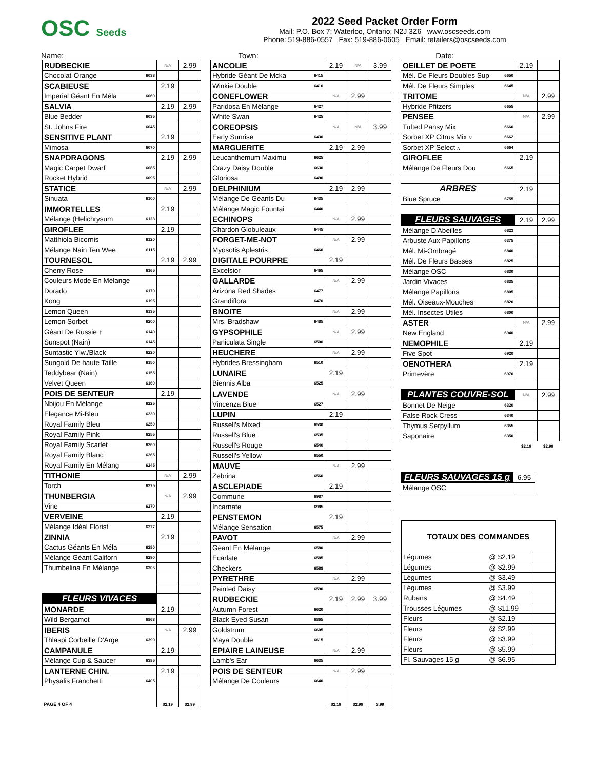OSC Seeds 2022 Seed Packet Order Form
Mail: P.O. Box 7; Waterloo, Ontario; N2J 3Z6 www.oscseeds.com
Phone: 519-886-0557 Fax: 519-886-0605 Email: retailers@oscseeds.com
Name: Town: Date:
| RUDBECKIE | | N/A | 2.99 |
| Chocolat-Orange | 6033 | | |
| SCABIEUSE | | 2.19 | |
| Imperial Géant En Méla | 6060 | | |
| SALVIA | | 2.19 | 2.99 |
| Blue Bedder | 6035 | | |
| St. Johns Fire | 6045 | | |
| SENSITIVE PLANT | | 2.19 | |
| Mimosa | 6070 | | |
| SNAPDRAGONS | | 2.19 | 2.99 |
| Magic Carpet Dwarf | 6085 | | |
| Rocket Hybrid | 6095 | | |
| STATICE | | N/A | 2.99 |
| Sinuata | 6100 | | |
| IMMORTELLES | | 2.19 | |
| Mélange (Helichrysum | 6123 | | |
| GIROFLEE | | 2.19 | |
| Matthiola Bicornis | 6120 | | |
| Mélange Nain Ten Wee | 6115 | | |
| TOURNESOL | | 2.19 | 2.99 |
| Cherry Rose | 6165 | | |
| Couleurs Mode En Mélange | | | |
| Dorado | 6170 | | |
| Kong | 6195 | | |
| Lemon Queen | 6135 | | |
| Lemon Sorbet | 6200 | | |
| Géant De Russie ↑ | 6140 | | |
| Sunspot (Nain) | 6145 | | |
| Suntastic Ylw./Black | 6220 | | |
| Sungold De haute Taille | 6150 | | |
| Teddybear (Nain) | 6155 | | |
| Velvet Queen | 6160 | | |
| POIS DE SENTEUR | | 2.19 | |
| Nbijou En Mélange | 6225 | | |
| Elegance Mi-Bleu | 6230 | | |
| Royal Family Bleu | 6250 | | |
| Royal Family Pink | 6255 | | |
| Royal Family Scarlet | 6260 | | |
| Royal Family Blanc | 6265 | | |
| Royal Family En Mélang | 6245 | | |
| TITHONIE | | N/A | 2.99 |
| Torch | 6275 | | |
| THUNBERGIA | | N/A | 2.99 |
| Vine | 6270 | | |
| VERVEINE | | 2.19 | |
| Mélange Idéal Florist | 6277 | | |
| ZINNIA | | 2.19 | |
| Cactus Géants En Méla | 6280 | | |
| Mélange Géant Californ | 6290 | | |
| Thumbelina En Mélange | 6305 | | |
| FLEURS VIVACES | | | |
| MONARDE | | 2.19 | |
| Wild Bergamot | 6863 | | |
| IBERIS | | N/A | 2.99 |
| Thlaspi Corbeille D'Arge | 6390 | | |
| CAMPANULE | | 2.19 | |
| Mélange Cup & Saucer | 6385 | | |
| LANTERNE CHIN. | | 2.19 | |
| Physalis Franchetti | 6405 | | |
| PAGE 4 OF 4 | | $2.19 | $2.99 |
| ANCOLIE | | 2.19 | N/A | 3.99 |
| Hybride Géant De Mcka | 6415 | | | |
| Winkie Double | 6410 | | | |
| CONEFLOWER | | N/A | 2.99 | |
| Paridosa En Mélange | 6427 | | | |
| White Swan | 6425 | | | |
| COREOPSIS | | N/A | N/A | 3.99 |
| Early Sunrise | 6430 | | | |
| MARGUERITE | | 2.19 | 2.99 | |
| Leucanthemum Maximu | 6625 | | | |
| Crazy Daisy Double | 6630 | | | |
| Gloriosa | 6490 | | | |
| DELPHINIUM | | 2.19 | 2.99 | |
| Mélange De Géants Du | 6435 | | | |
| Mélange Magic Fountai | 6440 | | | |
| ECHINOPS | | N/A | 2.99 | |
| Chardon Globuleaux | 6445 | | | |
| FORGET-ME-NOT | | N/A | 2.99 | |
| Myosotis Aplestris | 6460 | | | |
| DIGITALE POURPRE | | 2.19 | | |
| Excelsior | 6465 | | | |
| GALLARDE | | N/A | 2.99 | |
| Arizona Red Shades | 6477 | | | |
| Grandiflora | 6470 | | | |
| BNOITE | | N/A | 2.99 | |
| Mrs. Bradshaw | 6485 | | | |
| GYPSOPHILE | | N/A | 2.99 | |
| Paniculata Single | 6500 | | | |
| HEUCHERE | | N/A | 2.99 | |
| Hybrides Bressingham | 6510 | | | |
| LUNAIRE | | 2.19 | | |
| Biennis Alba | 6525 | | | |
| LAVENDE | | N/A | 2.99 | |
| Vincenza Blue | 6527 | | | |
| LUPIN | | 2.19 | | |
| Russell's Mixed | 6530 | | | |
| Russell's Blue | 6535 | | | |
| Russell's Rouge | 6540 | | | |
| Russell's Yellow | 6550 | | | |
| MAUVE | | N/A | 2.99 | |
| Zebrina | 6560 | | | |
| ASCLEPIADE | | 2.19 | | |
| Commune | 6987 | | | |
| Incarnate | 6985 | | | |
| PENSTEMON | | 2.19 | | |
| Mélange Sensation | 6575 | | | |
| PAVOT | | N/A | 2.99 | |
| Géant En Mélange | 6580 | | | |
| Ecarlate | 6585 | | | |
| Checkers | 6588 | | | |
| PYRETHRE | | N/A | 2.99 | |
| Painted Daisy | 6590 | | | |
| RUDBECKIE | | 2.19 | 2.99 | 3.99 |
| Autumn Forest | 6620 | | | |
| Black Eyed Susan | 6865 | | | |
| Goldstrum | 6605 | | | |
| Maya Double | 6615 | | | |
| EPIAIRE LAINEUSE | | N/A | 2.99 | |
| Lamb's Ear | 6635 | | | |
| POIS DE SENTEUR | | N/A | 2.99 | |
| Mélange De Couleurs | 6640 | | | |
| | | $2.19 | $2.99 | 3.99 |
| OEILLET DE POETE | | 2.19 | |
| Mél. De Fleurs Doubles Sup | 6650 | | |
| Mél. De Fleurs Simples | 6645 | | |
| TRITOME | | N/A | 2.99 |
| Hybride Pfitzers | 6655 | | |
| PENSEE | | N/A | 2.99 |
| Tufted Pansy Mix | 6660 | | |
| Sorbet XP Citrus Mix N | 6662 | | |
| Sorbet XP Select N | 6664 | | |
| GIROFLEE | | 2.19 | |
| Mélange De Fleurs Dou | 6665 | | |
| ARBRES | | 2.19 | |
| Blue Spruce | 6755 | | |
| FLEURS SAUVAGES | | 2.19 | 2.99 |
| Mélange D'Abeilles | 6823 | | |
| Arbuste Aux Papillons | 6375 | | |
| Mél. Mi-Ombragé | 6840 | | |
| Mél. De Fleurs Basses | 6825 | | |
| Mélange OSC | 6830 | | |
| Jardin Vivaces | 6835 | | |
| Mélange Papillons | 6805 | | |
| Mél. Oiseaux-Mouches | 6820 | | |
| Mél. Insectes Utiles | 6800 | | |
| ASTER | | N/A | 2.99 |
| New England | 6940 | | |
| NEMOPHILE | | 2.19 | |
| Five Spot | 6920 | | |
| OENOTHERA | | 2.19 | |
| Primevère | 6970 | | |
| PLANTES COUVRE-SOL | | N/A | 2.99 |
| Bonnet De Neige | 6320 | | |
| False Rock Cress | 6340 | | |
| Thymus Serpyllum | 6355 | | |
| Saponaire | 6350 | | |
| | | $2.19 | $2.99 |
| FLEURS SAUVAGES 15 g | 6.95 |
| Mélange OSC | |
| TOTAUX DES COMMANDES | | |
| Légumes | @ $2.19 | |
| Légumes | @ $2.99 | |
| Légumes | @ $3.49 | |
| Légumes | @ $3.99 | |
| Rubans | @ $4.49 | |
| Trousses Légumes | @ $11.99 | |
| Fleurs | @ $2.19 | |
| Fleurs | @ $2.99 | |
| Fleurs | @ $3.99 | |
| Fleurs | @ $5.99 | |
| Fl. Sauvages 15 g | @ $6.95 | |